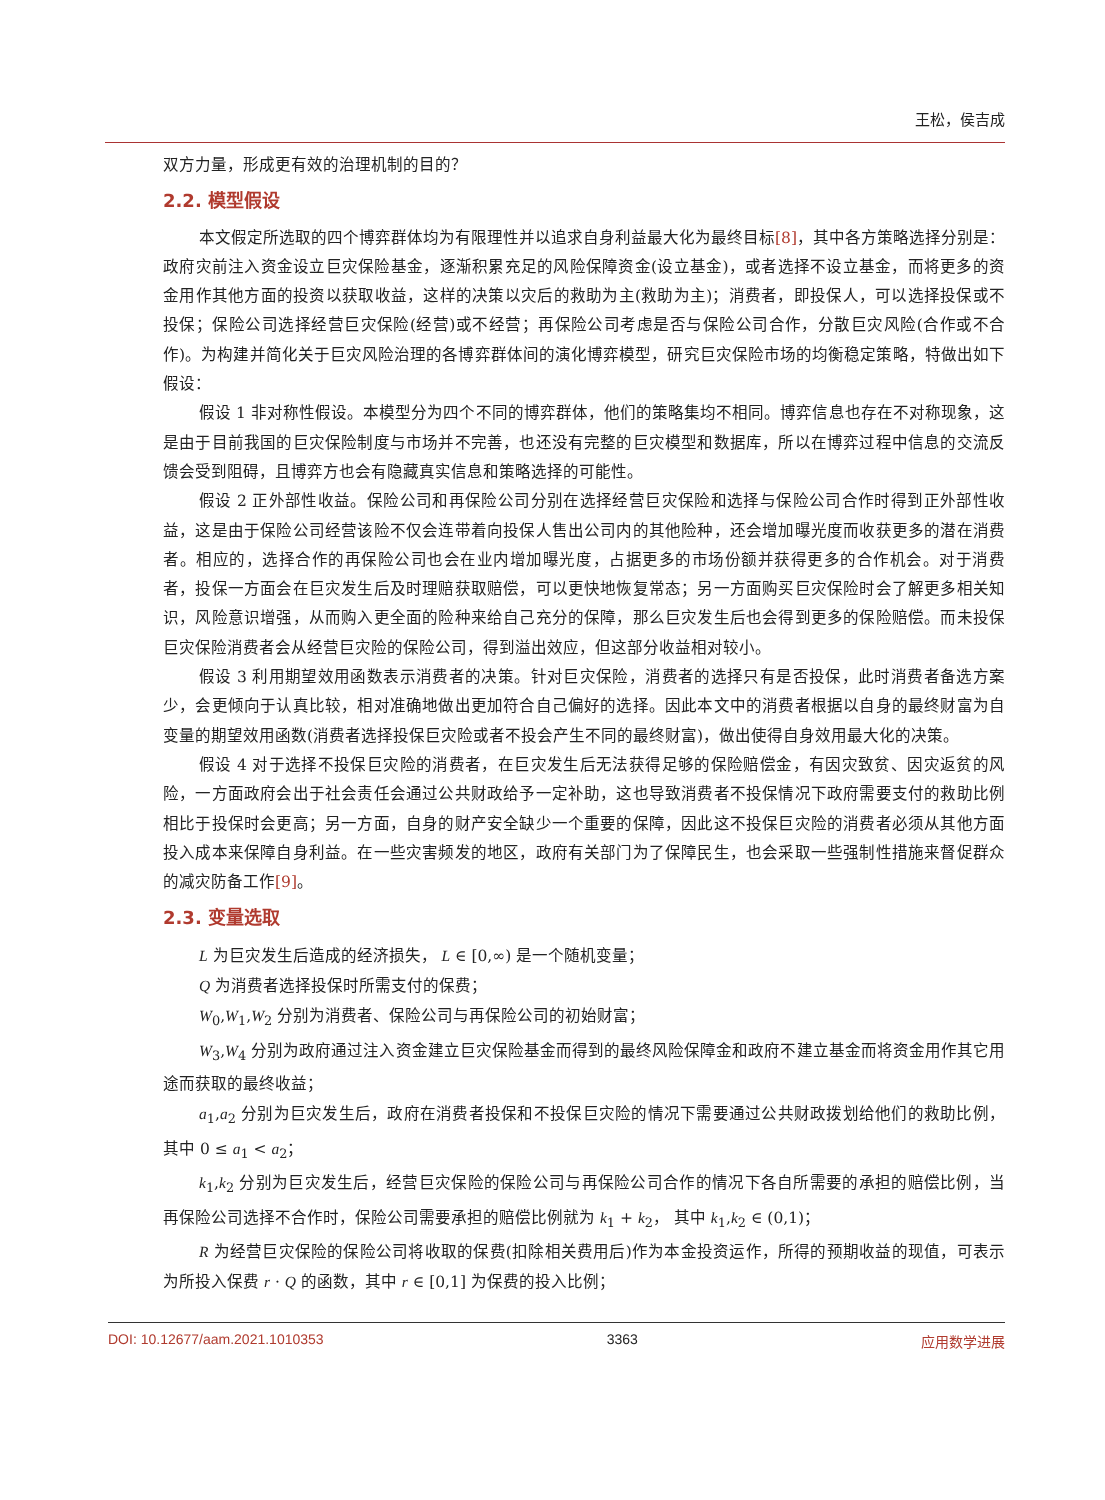王松，侯吉成
双方力量，形成更有效的治理机制的目的？
2.2. 模型假设
本文假定所选取的四个博弈群体均为有限理性并以追求自身利益最大化为最终目标[8]，其中各方策略选择分别是：政府灾前注入资金设立巨灾保险基金，逐渐积累充足的风险保障资金(设立基金)，或者选择不设立基金，而将更多的资金用作其他方面的投资以获取收益，这样的决策以灾后的救助为主(救助为主)；消费者，即投保人，可以选择投保或不投保；保险公司选择经营巨灾保险(经营)或不经营；再保险公司考虑是否与保险公司合作，分散巨灾风险(合作或不合作)。为构建并简化关于巨灾风险治理的各博弈群体间的演化博弈模型，研究巨灾保险市场的均衡稳定策略，特做出如下假设：
假设 1 非对称性假设。本模型分为四个不同的博弈群体，他们的策略集均不相同。博弈信息也存在不对称现象，这是由于目前我国的巨灾保险制度与市场并不完善，也还没有完整的巨灾模型和数据库，所以在博弈过程中信息的交流反馈会受到阻碍，且博弈方也会有隐藏真实信息和策略选择的可能性。
假设 2 正外部性收益。保险公司和再保险公司分别在选择经营巨灾保险和选择与保险公司合作时得到正外部性收益，这是由于保险公司经营该险不仅会连带着向投保人售出公司内的其他险种，还会增加曝光度而收获更多的潜在消费者。相应的，选择合作的再保险公司也会在业内增加曝光度，占据更多的市场份额并获得更多的合作机会。对于消费者，投保一方面会在巨灾发生后及时理赔获取赔偿，可以更快地恢复常态；另一方面购买巨灾保险时会了解更多相关知识，风险意识增强，从而购入更全面的险种来给自己充分的保障，那么巨灾发生后也会得到更多的保险赔偿。而未投保巨灾保险消费者会从经营巨灾险的保险公司，得到溢出效应，但这部分收益相对较小。
假设 3 利用期望效用函数表示消费者的决策。针对巨灾保险，消费者的选择只有是否投保，此时消费者备选方案少，会更倾向于认真比较，相对准确地做出更加符合自己偏好的选择。因此本文中的消费者根据以自身的最终财富为自变量的期望效用函数(消费者选择投保巨灾险或者不投会产生不同的最终财富)，做出使得自身效用最大化的决策。
假设 4 对于选择不投保巨灾险的消费者，在巨灾发生后无法获得足够的保险赔偿金，有因灾致贫、因灾返贫的风险，一方面政府会出于社会责任会通过公共财政给予一定补助，这也导致消费者不投保情况下政府需要支付的救助比例相比于投保时会更高；另一方面，自身的财产安全缺少一个重要的保障，因此这不投保巨灾险的消费者必须从其他方面投入成本来保障自身利益。在一些灾害频发的地区，政府有关部门为了保障民生，也会采取一些强制性措施来督促群众的减灾防备工作[9]。
2.3. 变量选取
L 为巨灾发生后造成的经济损失， L ∈ [0,∞) 是一个随机变量；
Q 为消费者选择投保时所需支付的保费；
W<sub>0</sub>,W<sub>1</sub>,W<sub>2</sub> 分别为消费者、保险公司与再保险公司的初始财富；
W<sub>3</sub>,W<sub>4</sub> 分别为政府通过注入资金建立巨灾保险基金而得到的最终风险保障金和政府不建立基金而将资金用作其它用途而获取的最终收益；
a<sub>1</sub>,a<sub>2</sub> 分别为巨灾发生后，政府在消费者投保和不投保巨灾险的情况下需要通过公共财政拨划给他们的救助比例，其中 0 ≤ a<sub>1</sub> < a<sub>2</sub>；
k<sub>1</sub>,k<sub>2</sub> 分别为巨灾发生后，经营巨灾保险的保险公司与再保险公司合作的情况下各自所需要的承担的赔偿比例，当再保险公司选择不合作时，保险公司需要承担的赔偿比例就为 k<sub>1</sub> + k<sub>2</sub>， 其中 k<sub>1</sub>,k<sub>2</sub> ∈ (0,1)；
R 为经营巨灾保险的保险公司将收取的保费(扣除相关费用后)作为本金投资运作，所得的预期收益的现值，可表示为所投入保费 r · Q 的函数，其中 r ∈ [0,1] 为保费的投入比例；
DOI: 10.12677/aam.2021.1010353 3363 应用数学进展